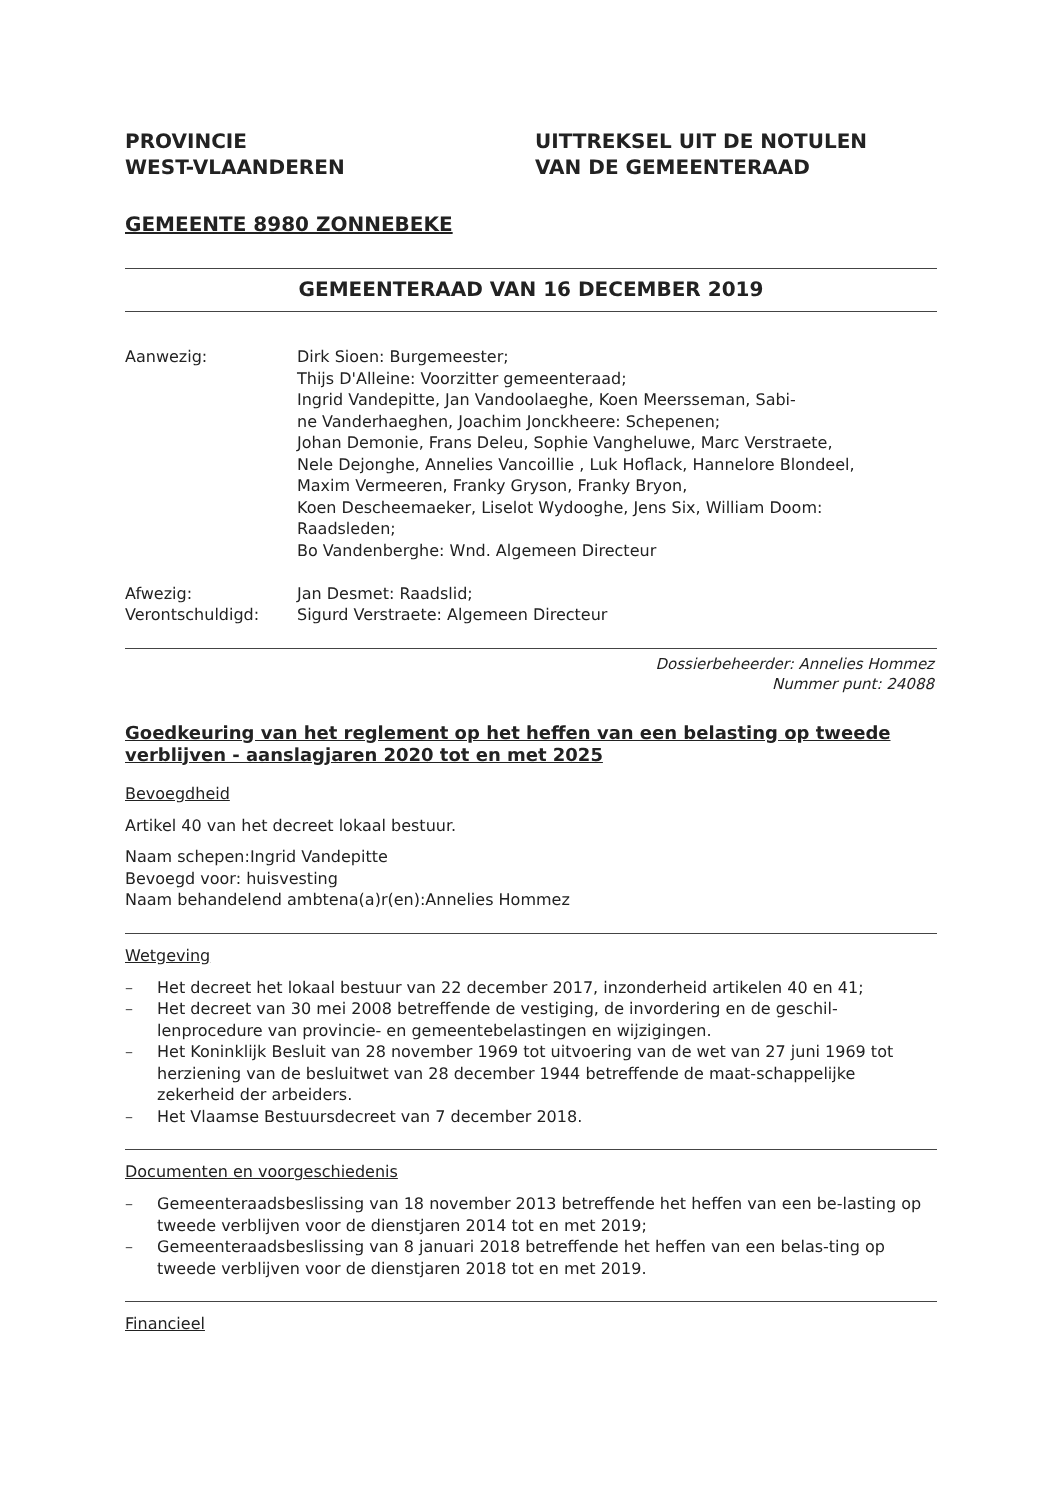PROVINCIE
WEST-VLAANDEREN
UITTREKSEL UIT DE NOTULEN
VAN DE GEMEENTERAAD
GEMEENTE 8980 ZONNEBEKE
GEMEENTERAAD VAN 16 DECEMBER 2019
Aanwezig:
Afwezig:
Verontschuldigd:
Dirk Sioen: Burgemeester;
Thijs D'Alleine: Voorzitter gemeenteraad;
Ingrid Vandepitte, Jan Vandoolaeghe, Koen Meersseman, Sabi-
ne Vanderhaeghen, Joachim Jonckheere: Schepenen;
Johan Demonie, Frans Deleu, Sophie Vangheluwe, Marc Verstraete,
Nele Dejonghe, Annelies Vancoillie , Luk Hoflack, Hannelore Blondeel,
Maxim Vermeeren, Franky Gryson, Franky Bryon,
Koen Descheemaeker, Liselot Wydooghe, Jens Six, William Doom:
Raadsleden;
Bo Vandenberghe: Wnd. Algemeen Directeur
Jan Desmet: Raadslid;
Sigurd Verstraete: Algemeen Directeur
Dossierbeheerder: Annelies Hommez
Nummer punt: 24088
Goedkeuring van het reglement op het heffen van een belasting op tweede verblijven - aanslagjaren 2020 tot en met 2025
Bevoegdheid
Artikel 40 van het decreet lokaal bestuur.
Naam schepen:Ingrid Vandepitte
Bevoegd voor: huisvesting
Naam behandelend ambtena(a)r(en):Annelies Hommez
Wetgeving
– Het decreet het lokaal bestuur van 22 december 2017, inzonderheid artikelen 40 en 41;
– Het decreet van 30 mei 2008 betreffende de vestiging, de invordering en de geschil-lenprocedure van provincie- en gemeentebelastingen en wijzigingen.
– Het Koninklijk Besluit van 28 november 1969 tot uitvoering van de wet van 27 juni 1969 tot herziening van de besluitwet van 28 december 1944 betreffende de maat-schappelijke zekerheid der arbeiders.
– Het Vlaamse Bestuursdecreet van 7 december 2018.
Documenten en voorgeschiedenis
– Gemeenteraadsbeslissing van 18 november 2013 betreffende het heffen van een be-lasting op tweede verblijven voor de dienstjaren 2014 tot en met 2019;
– Gemeenteraadsbeslissing van 8 januari 2018 betreffende het heffen van een belas-ting op tweede verblijven voor de dienstjaren 2018 tot en met 2019.
Financieel